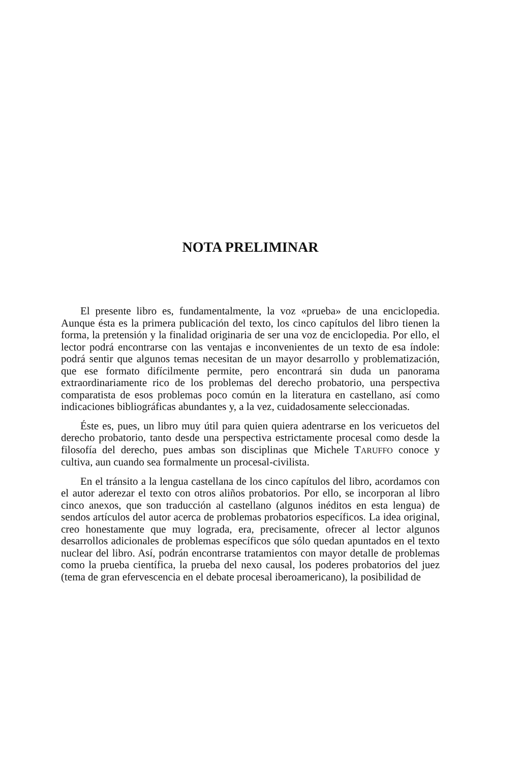NOTA PRELIMINAR
El presente libro es, fundamentalmente, la voz «prueba» de una enciclopedia. Aunque ésta es la primera publicación del texto, los cinco capítulos del libro tienen la forma, la pretensión y la finalidad originaria de ser una voz de enciclopedia. Por ello, el lector podrá encontrarse con las ventajas e inconvenientes de un texto de esa índole: podrá sentir que algunos temas necesitan de un mayor desarrollo y problematización, que ese formato difícilmente permite, pero encontrará sin duda un panorama extraordinariamente rico de los problemas del derecho probatorio, una perspectiva comparatista de esos problemas poco común en la literatura en castellano, así como indicaciones bibliográficas abundantes y, a la vez, cuidadosamente seleccionadas.
Éste es, pues, un libro muy útil para quien quiera adentrarse en los vericuetos del derecho probatorio, tanto desde una perspectiva estrictamente procesal como desde la filosofía del derecho, pues ambas son disciplinas que Michele TARUFFO conoce y cultiva, aun cuando sea formalmente un procesal-civilista.
En el tránsito a la lengua castellana de los cinco capítulos del libro, acordamos con el autor aderezar el texto con otros aliños probatorios. Por ello, se incorporan al libro cinco anexos, que son traducción al castellano (algunos inéditos en esta lengua) de sendos artículos del autor acerca de problemas probatorios específicos. La idea original, creo honestamente que muy lograda, era, precisamente, ofrecer al lector algunos desarrollos adicionales de problemas específicos que sólo quedan apuntados en el texto nuclear del libro. Así, podrán encontrarse tratamientos con mayor detalle de problemas como la prueba científica, la prueba del nexo causal, los poderes probatorios del juez (tema de gran efervescencia en el debate procesal iberoamericano), la posibilidad de